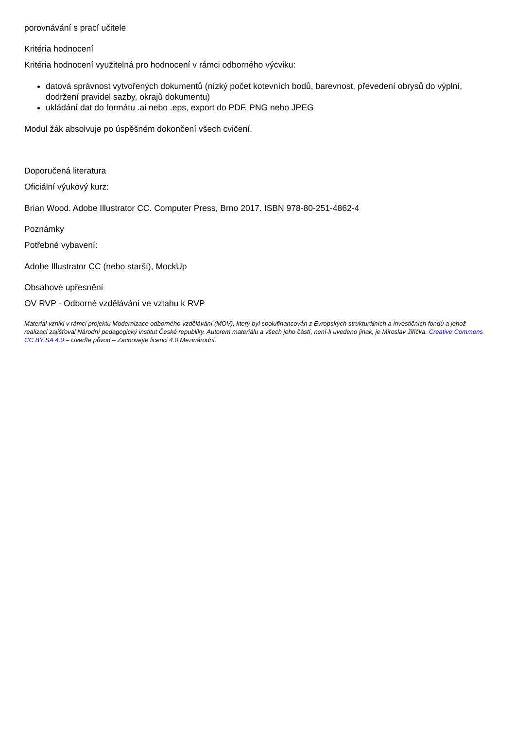porovnávání s prací učitele
Kritéria hodnocení
Kritéria hodnocení využitelná pro hodnocení v rámci odborného výcviku:
datová správnost vytvořených dokumentů (nízký počet kotevních bodů, barevnost, převedení obrysů do výplní, dodržení pravidel sazby, okrajů dokumentu)
ukládání dat do formátu .ai nebo .eps, export do PDF, PNG nebo JPEG
Modul žák absolvuje po úspěšném dokončení všech cvičení.
Doporučená literatura
Oficiální výukový kurz:
Brian Wood. Adobe Illustrator CC. Computer Press, Brno 2017. ISBN 978-80-251-4862-4
Poznámky
Potřebné vybavení:
Adobe Illustrator CC (nebo starší), MockUp
Obsahové upřesnění
OV RVP - Odborné vzdělávání ve vztahu k RVP
Materiál vznikl v rámci projektu Modernizace odborného vzdělávání (MOV), který byl spolufinancován z Evropských strukturálních a investičních fondů a jehož realizaci zajišťoval Národní pedagogický institut České republiky. Autorem materiálu a všech jeho částí, není-li uvedeno jinak, je Miroslav Jiřička. Creative Commons CC BY SA 4.0 – Uveďte původ – Zachovejte licenci 4.0 Mezinárodní.